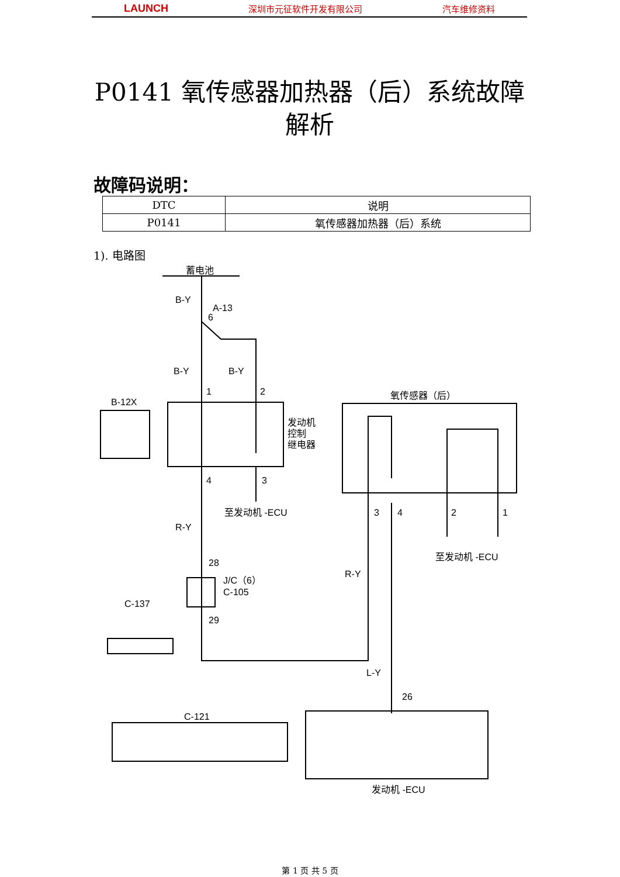LAUNCH 深圳市元征软件开发有限公司 汽车维修资料
P0141 氧传感器加热器（后）系统故障解析
故障码说明：
| DTC | 说明 |
| --- | --- |
| P0141 | 氧传感器加热器（后）系统 |
1). 电路图
蓄电池
B-Y
A-13
6
B-Y
B-Y
1
2
B-12X
发动机
控制
继电器
氧传感器（后）
4
3
至发动机 -ECU
R-Y
3
4
2
1
至发动机 -ECU
28
J/C（6）
C-105
R-Y
C-137
29
L-Y
26
C-121
发动机 -ECU
第 1 页 共 5 页